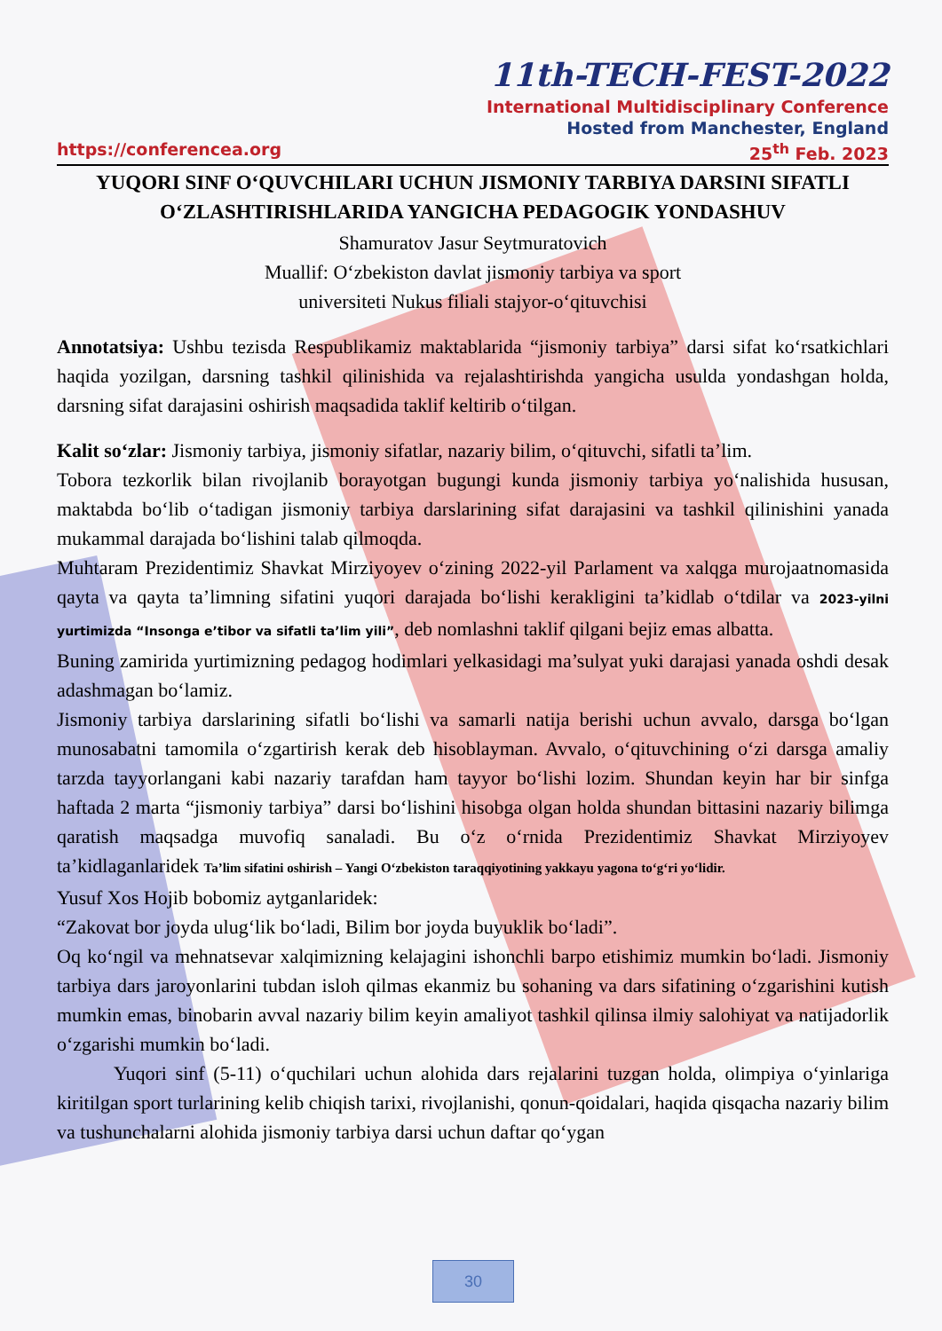11th-TECH-FEST-2022
International Multidisciplinary Conference
Hosted from Manchester, England
https://conferencea.org 25<sup>th</sup> Feb. 2023
YUQORI SINF O‘QUVCHILARI UCHUN JISMONIY TARBIYA DARSINI SIFATLI O‘ZLASHTIRISHLARIDA YANGICHA PEDAGOGIK YONDASHUV
Shamuratov Jasur Seytmuratovich
Muallif: O‘zbekiston davlat jismoniy tarbiya va sport
universiteti Nukus filiali stajyor-o‘qituvchisi
Annotatsiya: Ushbu tezisda Respublikamiz maktablarida “jismoniy tarbiya” darsi sifat ko‘rsatkichlari haqida yozilgan, darsning tashkil qilinishida va rejalashtirishda yangicha usulda yondashgan holda, darsning sifat darajasini oshirish maqsadida taklif keltirib o‘tilgan.
Kalit so‘zlar: Jismoniy tarbiya, jismoniy sifatlar, nazariy bilim, o‘qituvchi, sifatli ta’lim.
Tobora tezkorlik bilan rivojlanib borayotgan bugungi kunda jismoniy tarbiya yo‘nalishida hususan, maktabda bo‘lib o‘tadigan jismoniy tarbiya darslarining sifat darajasini va tashkil qilinishini yanada mukammal darajada bo‘lishini talab qilmoqda.
Muhtaram Prezidentimiz Shavkat Mirziyoyev o‘zining 2022-yil Parlament va xalqga murojaatnomasida qayta va qayta ta’limning sifatini yuqori darajada bo‘lishi kerakligini ta’kidlab o‘tdilar va 2023-yilni yurtimizda “Insonga e’tibor va sifatli ta’lim yili”, deb nomlashni taklif qilgani bejiz emas albatta.
Buning zamirida yurtimizning pedagog hodimlari yelkasidagi ma’sulyat yuki darajasi yanada oshdi desak adashmagan bo‘lamiz.
Jismoniy tarbiya darslarining sifatli bo‘lishi va samarli natija berishi uchun avvalo, darsga bo‘lgan munosabatni tamomila o‘zgartirish kerak deb hisoblayman. Avvalo, o‘qituvchining o‘zi darsga amaliy tarzda tayyorlangani kabi nazariy tarafdan ham tayyor bo‘lishi lozim. Shundan keyin har bir sinfga haftada 2 marta “jismoniy tarbiya” darsi bo‘lishini hisobga olgan holda shundan bittasini nazariy bilimga qaratish maqsadga muvofiq sanaladi. Bu o‘z o‘rnida Prezidentimiz Shavkat Mirziyoyev ta’kidlaganlaridek Ta’lim sifatini oshirish – Yangi O‘zbekiston taraqqiyotining yakkayu yagona to‘g‘ri yo‘lidir.
Yusuf Xos Hojib bobomiz aytganlaridek:
“Zakovat bor joyda ulug‘lik bo‘ladi, Bilim bor joyda buyuklik bo‘ladi”.
Oq ko‘ngil va mehnatsevar xalqimizning kelajagini ishonchli barpo etishimiz mumkin bo‘ladi. Jismoniy tarbiya dars jaroyonlarini tubdan isloh qilmas ekanmiz bu sohaning va dars sifatining o‘zgarishini kutish mumkin emas, binobarin avval nazariy bilim keyin amaliyot tashkil qilinsa ilmiy salohiyat va natijadorlik o‘zgarishi mumkin bo‘ladi.
Yuqori sinf (5-11) o‘quchilari uchun alohida dars rejalarini tuzgan holda, olimpiya o‘yinlariga kiritilgan sport turlarining kelib chiqish tarixi, rivojlanishi, qonun-qoidalari, haqida qisqacha nazariy bilim va tushunchalarni alohida jismoniy tarbiya darsi uchun daftar qo‘ygan
30